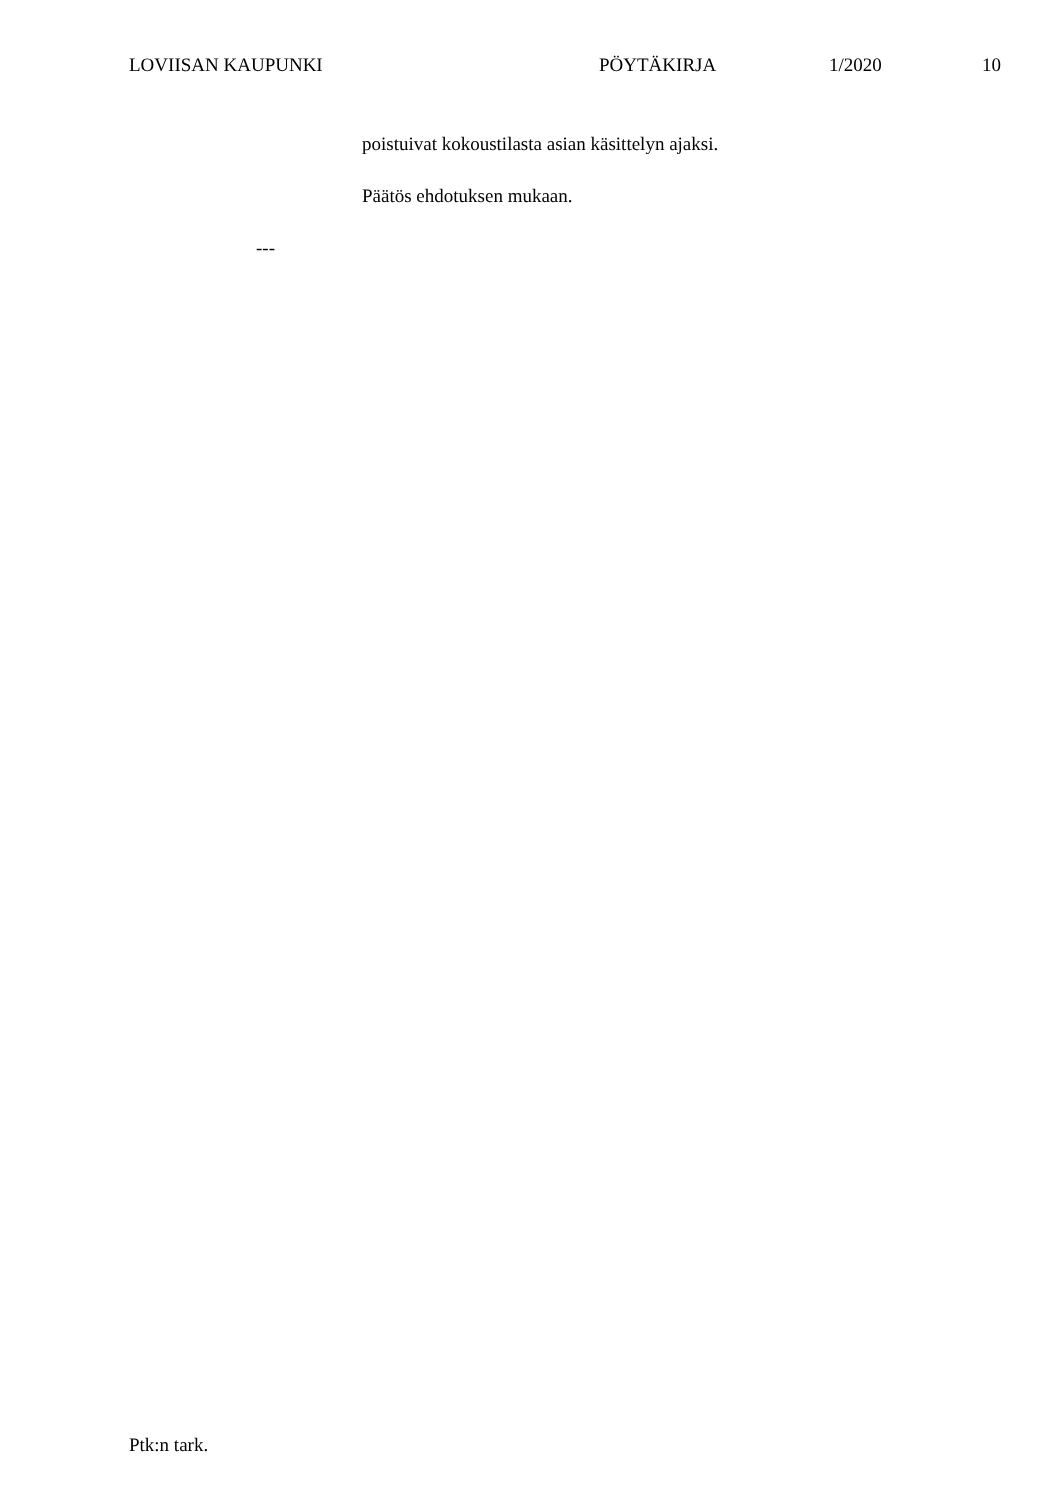LOVIISAN KAUPUNKI PÖYTÄKIRJA 1/2020 10
poistuivat kokoustilasta asian käsittelyn ajaksi.
Päätös ehdotuksen mukaan.
---
Ptk:n tark.